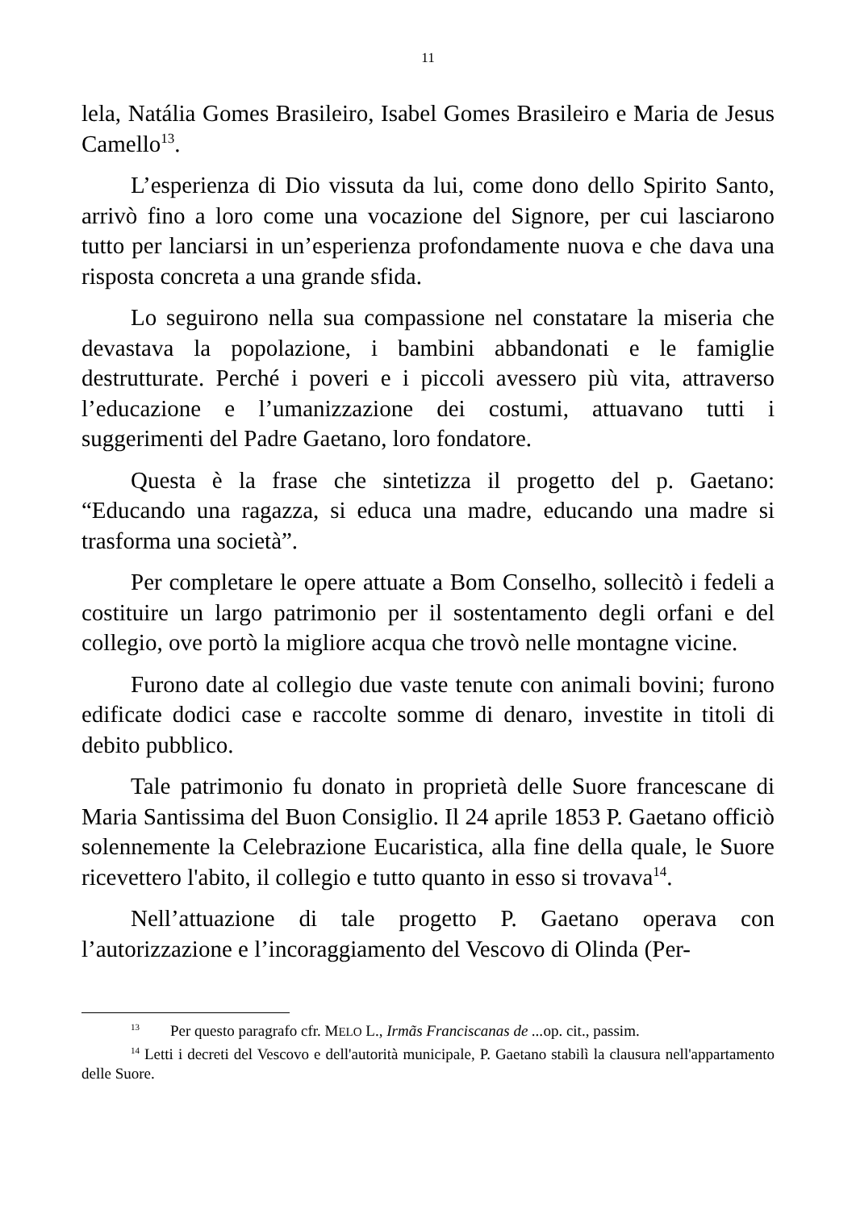11
lela, Natália Gomes Brasileiro, Isabel Gomes Brasileiro e Maria de Jesus Camello<sup>13</sup>.
L’esperienza di Dio vissuta da lui, come dono dello Spirito Santo, arrivò fino a loro come una vocazione del Signore, per cui lasciarono tutto per lanciarsi in un’esperienza profondamente nuova e che dava una risposta concreta a una grande sfida.
Lo seguirono nella sua compassione nel constatare la miseria che devastava la popolazione, i bambini abbandonati e le famiglie destrutturate. Perché i poveri e i piccoli avessero più vita, attraverso l’educazione e l’umanizzazione dei costumi, attuavano tutti i suggerimenti del Padre Gaetano, loro fondatore.
Questa è la frase che sintetizza il progetto del p. Gaetano: “Educando una ragazza, si educa una madre, educando una madre si trasforma una società”.
Per completare le opere attuate a Bom Conselho, sollecitò i fedeli a costituire un largo patrimonio per il sostentamento degli orfani e del collegio, ove portò la migliore acqua che trovò nelle montagne vicine.
Furono date al collegio due vaste tenute con animali bovini; furono edificate dodici case e raccolte somme di denaro, investite in titoli di debito pubblico.
Tale patrimonio fu donato in proprietà delle Suore francescane di Maria Santissima del Buon Consiglio. Il 24 aprile 1853 P. Gaetano officiò solennemente la Celebrazione Eucaristica, alla fine della quale, le Suore ricevettero l'abito, il collegio e tutto quanto in esso si trovava<sup>14</sup>.
Nell’attuazione di tale progetto P. Gaetano operava con l’autorizzazione e l’incoraggiamento del Vescovo di Olinda (Per-
<sup>13</sup> Per questo paragrafo cfr. MELO L., Irmãs Franciscanas de ... op. cit., passim.
<sup>14</sup> Letti i decreti del Vescovo e dell'autorità municipale, P. Gaetano stabilì la clausura nell'appartamento delle Suore.